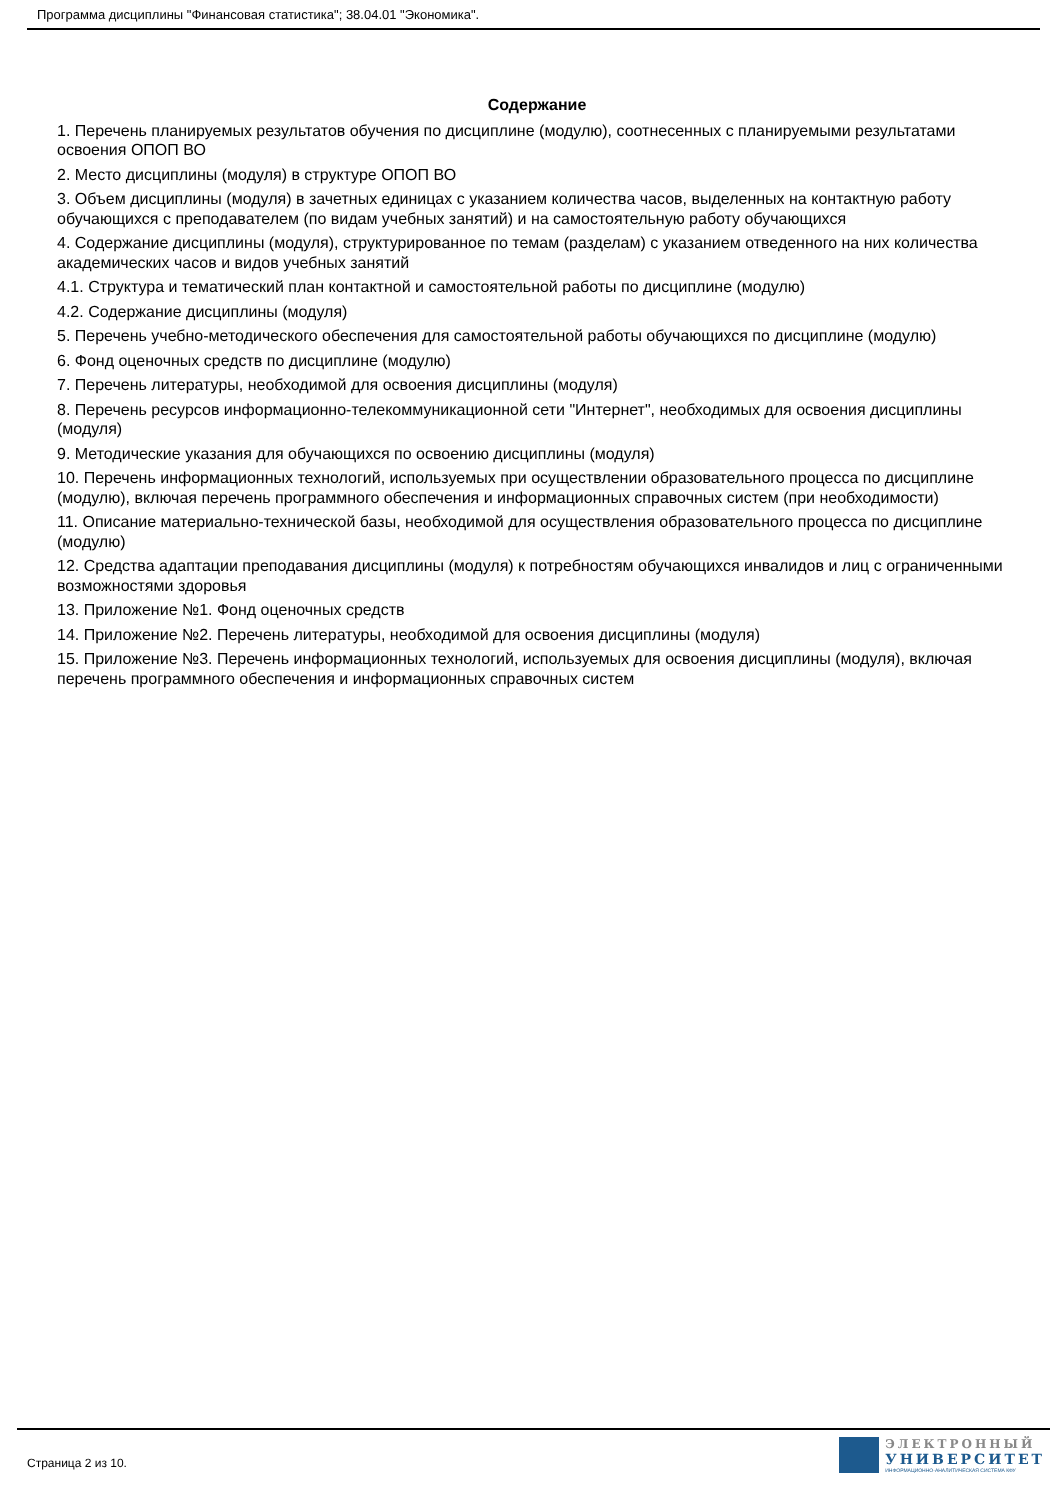Программа дисциплины "Финансовая статистика"; 38.04.01 "Экономика".
Содержание
1. Перечень планируемых результатов обучения по дисциплине (модулю), соотнесенных с планируемыми результатами освоения ОПОП ВО
2. Место дисциплины (модуля) в структуре ОПОП ВО
3. Объем дисциплины (модуля) в зачетных единицах с указанием количества часов, выделенных на контактную работу обучающихся с преподавателем (по видам учебных занятий) и на самостоятельную работу обучающихся
4. Содержание дисциплины (модуля), структурированное по темам (разделам) с указанием отведенного на них количества академических часов и видов учебных занятий
4.1. Структура и тематический план контактной и самостоятельной работы по дисциплине (модулю)
4.2. Содержание дисциплины (модуля)
5. Перечень учебно-методического обеспечения для самостоятельной работы обучающихся по дисциплине (модулю)
6. Фонд оценочных средств по дисциплине (модулю)
7. Перечень литературы, необходимой для освоения дисциплины (модуля)
8. Перечень ресурсов информационно-телекоммуникационной сети "Интернет", необходимых для освоения дисциплины (модуля)
9. Методические указания для обучающихся по освоению дисциплины (модуля)
10. Перечень информационных технологий, используемых при осуществлении образовательного процесса по дисциплине (модулю), включая перечень программного обеспечения и информационных справочных систем (при необходимости)
11. Описание материально-технической базы, необходимой для осуществления образовательного процесса по дисциплине (модулю)
12. Средства адаптации преподавания дисциплины (модуля) к потребностям обучающихся инвалидов и лиц с ограниченными возможностями здоровья
13. Приложение №1. Фонд оценочных средств
14. Приложение №2. Перечень литературы, необходимой для освоения дисциплины (модуля)
15. Приложение №3. Перечень информационных технологий, используемых для освоения дисциплины (модуля), включая перечень программного обеспечения и информационных справочных систем
Страница 2 из 10.
ЭЛЕКТРОННЫЙ
УНИВЕРСИТЕТ
ИНФОРМАЦИОННО-АНАЛИТИЧЕСКАЯ СИСТЕМА КФУ